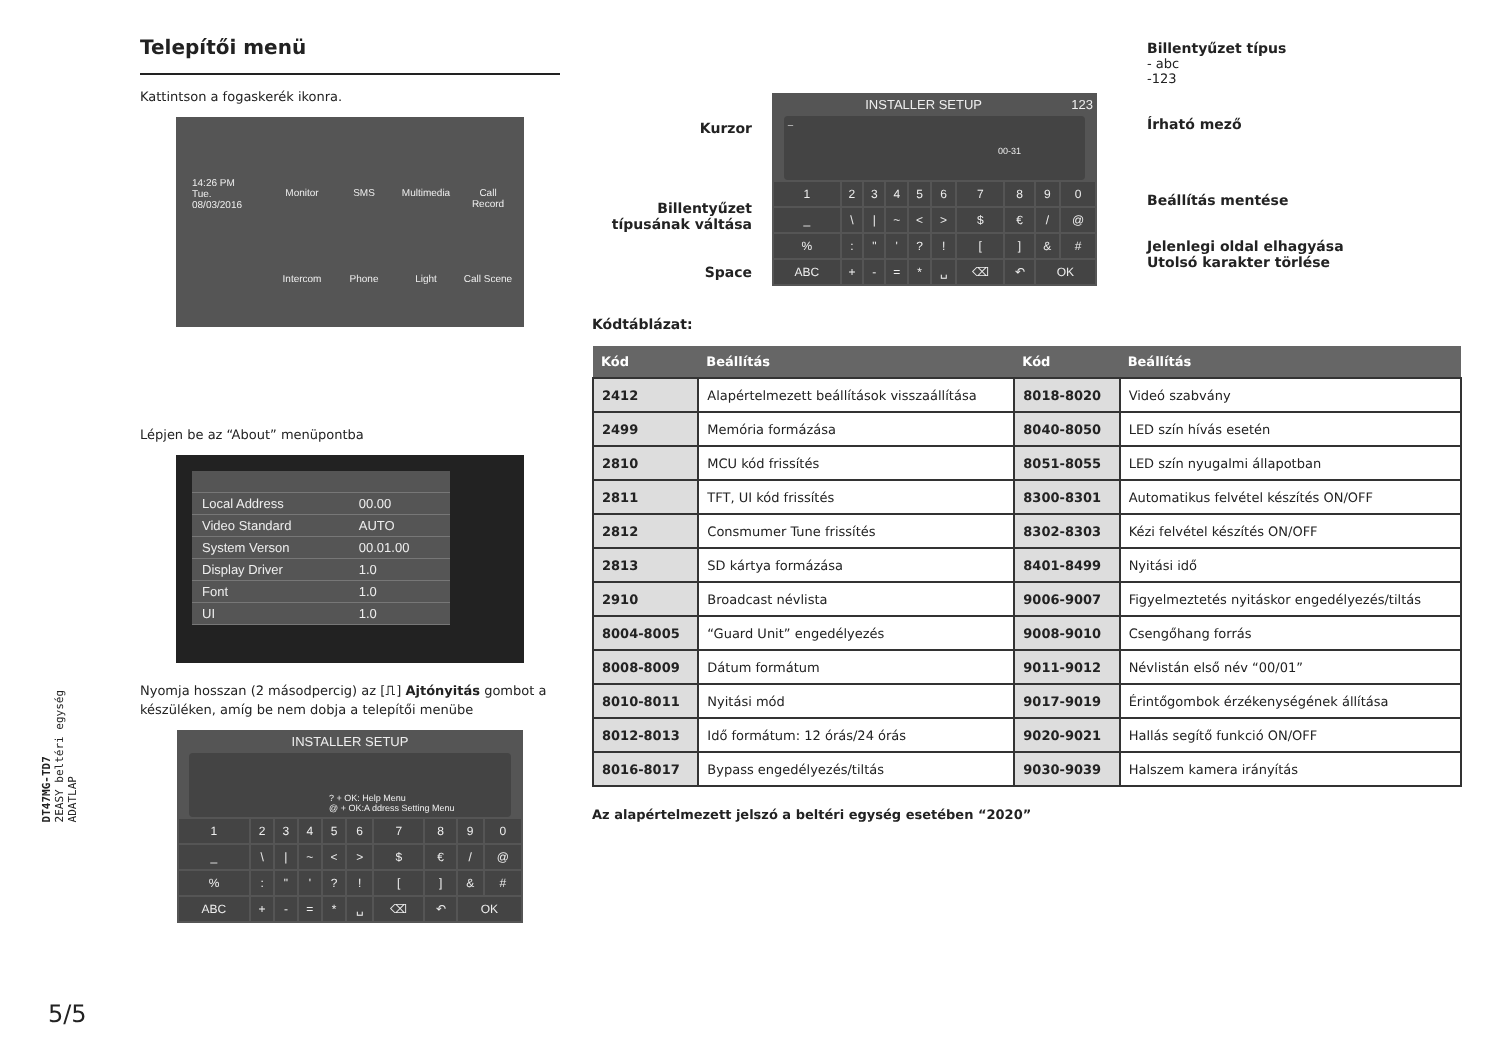Telepítői menü
Kattintson a fogaskerék ikonra.
14:26 PM
Tue.
08/03/2016
Monitor
SMS
Multimedia
Call Record
Intercom
Phone
Light
Call Scene
Lépjen be az “About” menüpontba
| Local Address | 00.00 |
| Video Standard | AUTO |
| System Verson | 00.01.00 |
| Display Driver | 1.0 |
| Font | 1.0 |
| UI | 1.0 |
Nyomja hosszan (2 másodpercig) az [⎍] Ajtónyitás gombot a készüléken, amíg be nem dobja a telepítői menübe
INSTALLER SETUP
? + OK: Help Menu
@ + OK:A ddress Setting Menu
| 1 | 2 | 3 | 4 | 5 | 6 | 7 | 8 | 9 | 0 |
| _ | \ | / | ~ | < | > | $ | € | / | @ |
| % | : | " | ' | ? | ! | [ | ] | & | # |
| ABC | + | - | = | * | ␣ | ⌫ | ↶ | OK | |
Kurzor
Billentyűzet típusának váltása
Space
INSTALLER SETUP 123
_
00-31
| 1 | 2 | 3 | 4 | 5 | 6 | 7 | 8 | 9 | 0 |
| _ | \ | / | ~ | < | > | $ | € | / | @ |
| % | : | " | ' | ? | ! | [ | ] | & | # |
| ABC | + | - | = | * | ␣ | ⌫ | ↶ | OK | |
Billentyűzet típus
- abc
-123
Írható mező
Beállítás mentése
Jelenlegi oldal elhagyása
Utolsó karakter törlése
Kódtáblázat:
| Kód | Beállítás | Kód | Beállítás |
| --- | --- | --- | --- |
| 2412 | Alapértelmezett beállítások visszaállítása | 8018-8020 | Videó szabvány |
| 2499 | Memória formázása | 8040-8050 | LED szín hívás esetén |
| 2810 | MCU kód frissítés | 8051-8055 | LED szín nyugalmi állapotban |
| 2811 | TFT, UI kód frissítés | 8300-8301 | Automatikus felvétel készítés ON/OFF |
| 2812 | Consmumer Tune frissítés | 8302-8303 | Kézi felvétel készítés ON/OFF |
| 2813 | SD kártya formázása | 8401-8499 | Nyitási idő |
| 2910 | Broadcast névlista | 9006-9007 | Figyelmeztetés nyitáskor engedélyezés/tiltás |
| 8004-8005 | “Guard Unit” engedélyezés | 9008-9010 | Csengőhang forrás |
| 8008-8009 | Dátum formátum | 9011-9012 | Névlistán első név “00/01” |
| 8010-8011 | Nyitási mód | 9017-9019 | Érintőgombok érzékenységének állítása |
| 8012-8013 | Idő formátum: 12 órás/24 órás | 9020-9021 | Hallás segítő funkció ON/OFF |
| 8016-8017 | Bypass engedélyezés/tiltás | 9030-9039 | Halszem kamera irányítás |
Az alapértelmezett jelszó a beltéri egység esetében “2020”
DT47MG-TD7
2EASY beltéri egység
ADATLAP
5/5